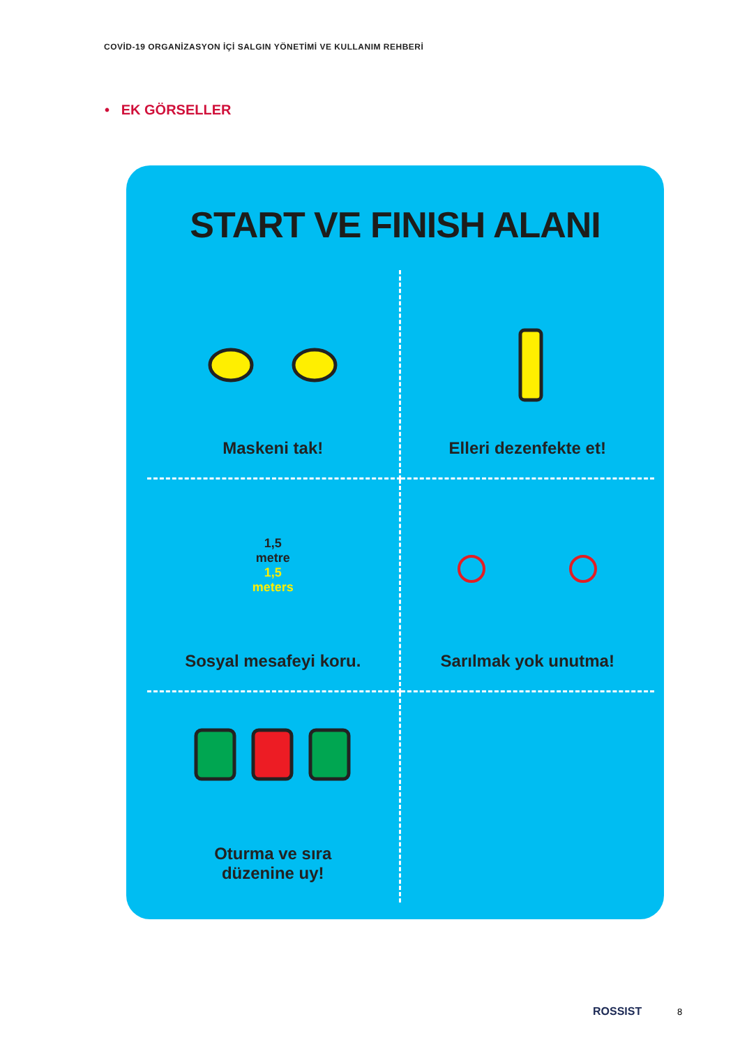COVİD-19 ORGANİZASYON İÇİ SALGIN YÖNETİMİ VE KULLANIM REHBERİ
• EK GÖRSELLER
START VE FINISH ALANI
Maskeni tak!
Elleri dezenfekte et!
1,5
metre
1,5
meters
Sosyal mesafeyi koru.
Sarılmak yok unutma!
Oturma ve sıra
düzenine uy!
ROSSIST 8